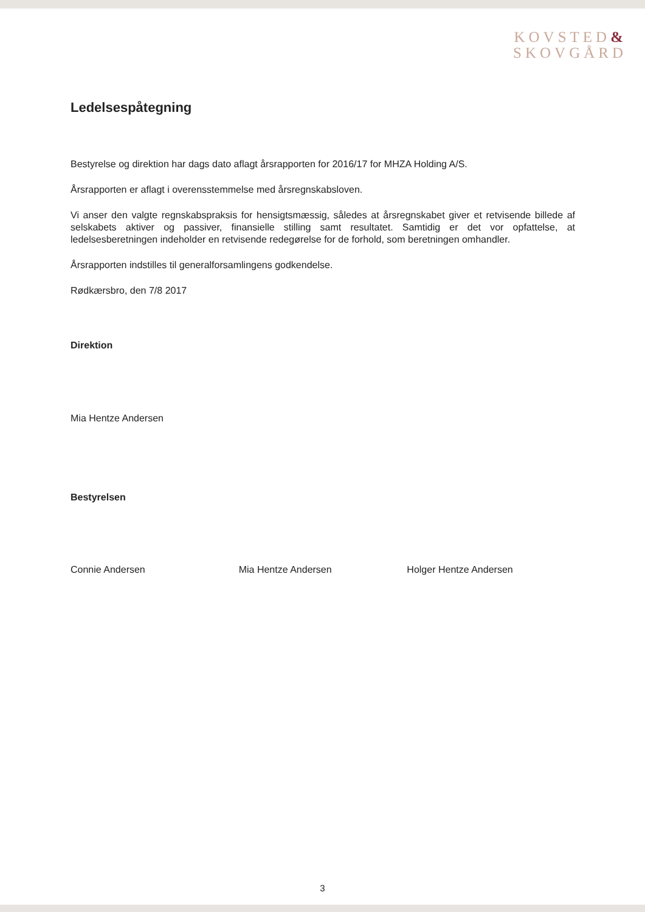KOVSTED&
SKOVGÅRD
Ledelsespåtegning
Bestyrelse og direktion har dags dato aflagt årsrapporten for 2016/17 for MHZA Holding A/S.
Årsrapporten er aflagt i overensstemmelse med årsregnskabsloven.
Vi anser den valgte regnskabspraksis for hensigtsmæssig, således at årsregnskabet giver et retvisende billede af selskabets aktiver og passiver, finansielle stilling samt resultatet. Samtidig er det vor opfattelse, at ledelsesberetningen indeholder en retvisende redegørelse for de forhold, som beretningen omhandler.
Årsrapporten indstilles til generalforsamlingens godkendelse.
Rødkærsbro, den 7/8 2017
Direktion
Mia Hentze Andersen
Bestyrelsen
Connie Andersen Mia Hentze Andersen Holger Hentze Andersen
3